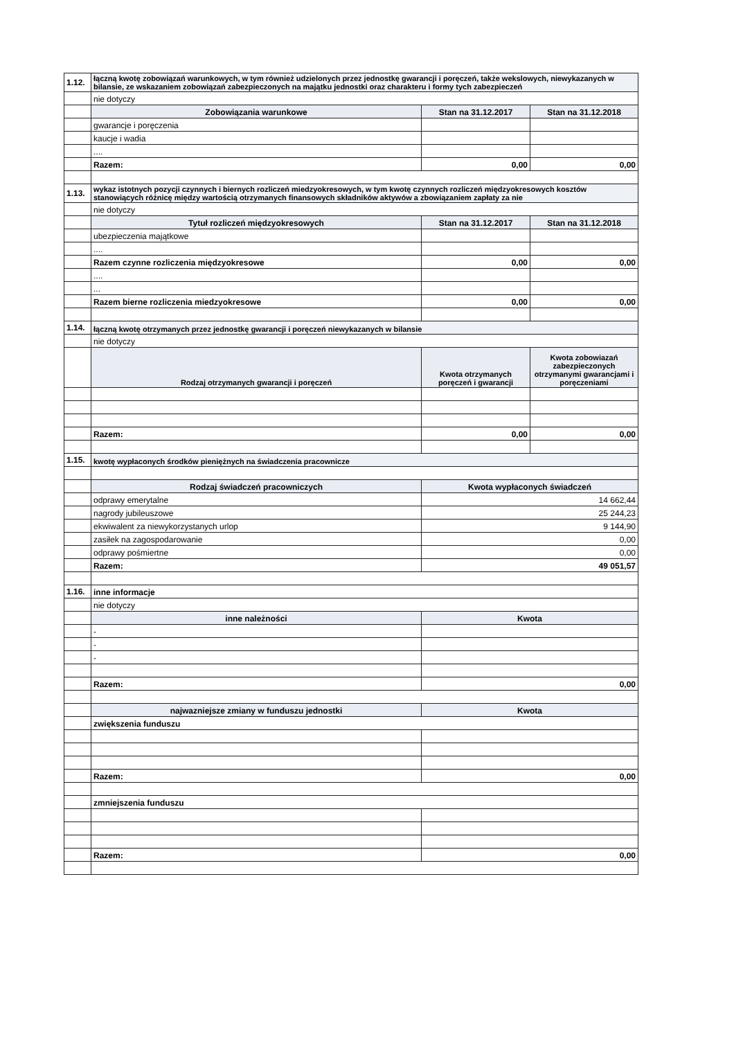| 1.12. | łączną kwotę zobowiązań warunkowych, w tym również udzielonych przez jednostkę gwarancji i poręczeń, także wekslowych, niewykazanych w bilansie, ze wskazaniem zobowiązań zabezpieczonych na majątku jednostki oraz charakteru i formy tych zabezpieczeń | | |
| | nie dotyczy | | |
| | Zobowiązania warunkowe | Stan na 31.12.2017 | Stan na 31.12.2018 |
| | gwarancje i poręczenia | | |
| | kaucje i wadia | | |
| | .... | | |
| | Razem: | 0,00 | 0,00 |
| 1.13. | wykaz istotnych pozycji czynnych i biernych rozliczeń miedzyokresowych, w tym kwotę czynnych rozliczeń międzyokresowych kosztów stanowiących różnicę między wartością otrzymanych finansowych składników aktywów a zbowiązaniem zapłaty za nie | | |
| | nie dotyczy | | |
| | Tytuł rozliczeń międzyokresowych | Stan na 31.12.2017 | Stan na 31.12.2018 |
| | ubezpieczenia majątkowe | | |
| | .... | | |
| | Razem czynne rozliczenia międzyokresowe | 0,00 | 0,00 |
| | .... | | |
| | ... | | |
| | Razem bierne rozliczenia miedzyokresowe | 0,00 | 0,00 |
| 1.14. | łączną kwotę otrzymanych przez jednostkę gwarancji i poręczeń niewykazanych w bilansie | | |
| | nie dotyczy | | |
| | Rodzaj otrzymanych gwarancji i poręczeń | Kwota otrzymanych poręczeń i gwarancji | Kwota zobowiazań zabezpieczonych otrzymanymi gwarancjami i poręczeniami |
| | Razem: | 0,00 | 0,00 |
| 1.15. | kwotę wypłaconych środków pieniężnych na świadczenia pracownicze | | |
| | Rodzaj świadczeń pracowniczych | Kwota wypłaconych świadczeń | |
| | odprawy emerytalne | 14 662,44 | |
| | nagrody jubileuszowe | 25 244,23 | |
| | ekwiwalent za niewykorzystanych urlop | 9 144,90 | |
| | zasiłek na zagospodarowanie | 0,00 | |
| | odprawy pośmiertne | 0,00 | |
| | Razem: | 49 051,57 | |
| 1.16. | inne informacje | | |
| | nie dotyczy | | |
| | inne należności | Kwota | |
| | - | | |
| | - | | |
| | - | | |
| | Razem: | 0,00 | |
| | najwazniejsze zmiany w funduszu jednostki | Kwota | |
| | zwiększenia funduszu | | |
| | Razem: | 0,00 | |
| | zmniejszenia funduszu | | |
| | Razem: | 0,00 | |